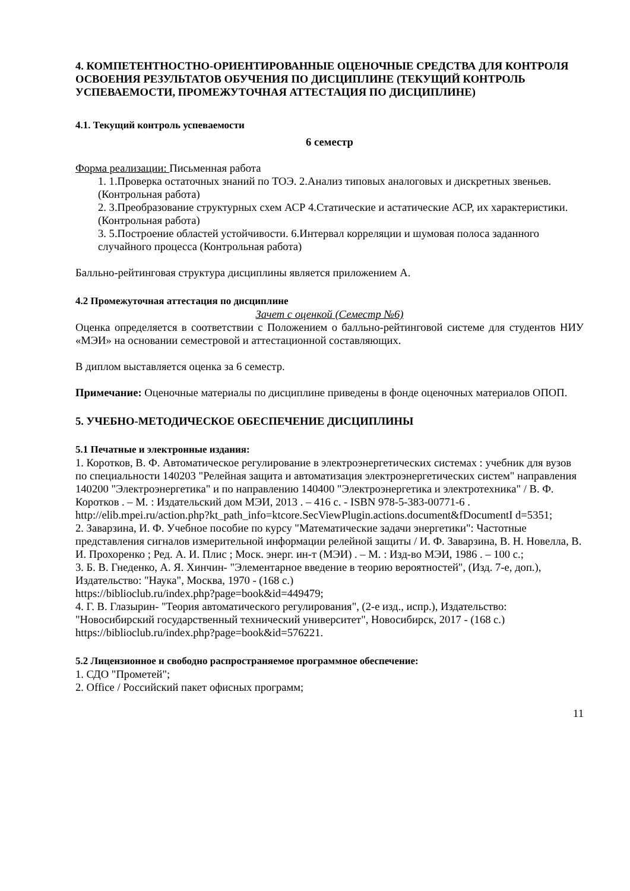4. КОМПЕТЕНТНОСТНО-ОРИЕНТИРОВАННЫЕ ОЦЕНОЧНЫЕ СРЕДСТВА ДЛЯ КОНТРОЛЯ ОСВОЕНИЯ РЕЗУЛЬТАТОВ ОБУЧЕНИЯ ПО ДИСЦИПЛИНЕ (ТЕКУЩИЙ КОНТРОЛЬ УСПЕВАЕМОСТИ, ПРОМЕЖУТОЧНАЯ АТТЕСТАЦИЯ ПО ДИСЦИПЛИНЕ)
4.1. Текущий контроль успеваемости
6 семестр
Форма реализации: Письменная работа
1. 1.Проверка остаточных знаний по ТОЭ. 2.Анализ типовых аналоговых и дискретных звеньев. (Контрольная работа)
2. 3.Преобразование структурных схем АСР 4.Статические и астатические АСР, их характеристики. (Контрольная работа)
3. 5.Построение областей устойчивости. 6.Интервал корреляции и шумовая полоса заданного случайного процесса (Контрольная работа)
Балльно-рейтинговая структура дисциплины является приложением А.
4.2 Промежуточная аттестация по дисциплине
Зачет с оценкой (Семестр №6)
Оценка определяется в соответствии с Положением о балльно-рейтинговой системе для студентов НИУ «МЭИ» на основании семестровой и аттестационной составляющих.
В диплом выставляется оценка за 6 семестр.
Примечание: Оценочные материалы по дисциплине приведены в фонде оценочных материалов ОПОП.
5. УЧЕБНО-МЕТОДИЧЕСКОЕ ОБЕСПЕЧЕНИЕ ДИСЦИПЛИНЫ
5.1 Печатные и электронные издания:
1. Коротков, В. Ф. Автоматическое регулирование в электроэнергетических системах : учебник для вузов по специальности 140203 "Релейная защита и автоматизация электроэнергетических систем" направления 140200 "Электроэнергетика" и по направлению 140400 "Электроэнергетика и электротехника" / В. Ф. Коротков . – М. : Издательский дом МЭИ, 2013 . – 416 с. - ISBN 978-5-383-00771-6 .
http://elib.mpei.ru/action.php?kt_path_info=ktcore.SecViewPlugin.actions.document&fDocumentI d=5351;
2. Заварзина, И. Ф. Учебное пособие по курсу "Математические задачи энергетики": Частотные представления сигналов измерительной информации релейной защиты / И. Ф. Заварзина, В. Н. Новелла, В. И. Прохоренко ; Ред. А. И. Плис ; Моск. энерг. ин-т (МЭИ) . – М. : Изд-во МЭИ, 1986 . – 100 с.;
3. Б. В. Гнеденко, А. Я. Хинчин- "Элементарное введение в теорию вероятностей", (Изд. 7-е, доп.), Издательство: "Наука", Москва, 1970 - (168 с.)
https://biblioclub.ru/index.php?page=book&id=449479;
4. Г. В. Глазырин- "Теория автоматического регулирования", (2-е изд., испр.), Издательство: "Новосибирский государственный технический университет", Новосибирск, 2017 - (168 с.) https://biblioclub.ru/index.php?page=book&id=576221.
5.2 Лицензионное и свободно распространяемое программное обеспечение:
1. СДО "Прометей";
2. Office / Российский пакет офисных программ;
11